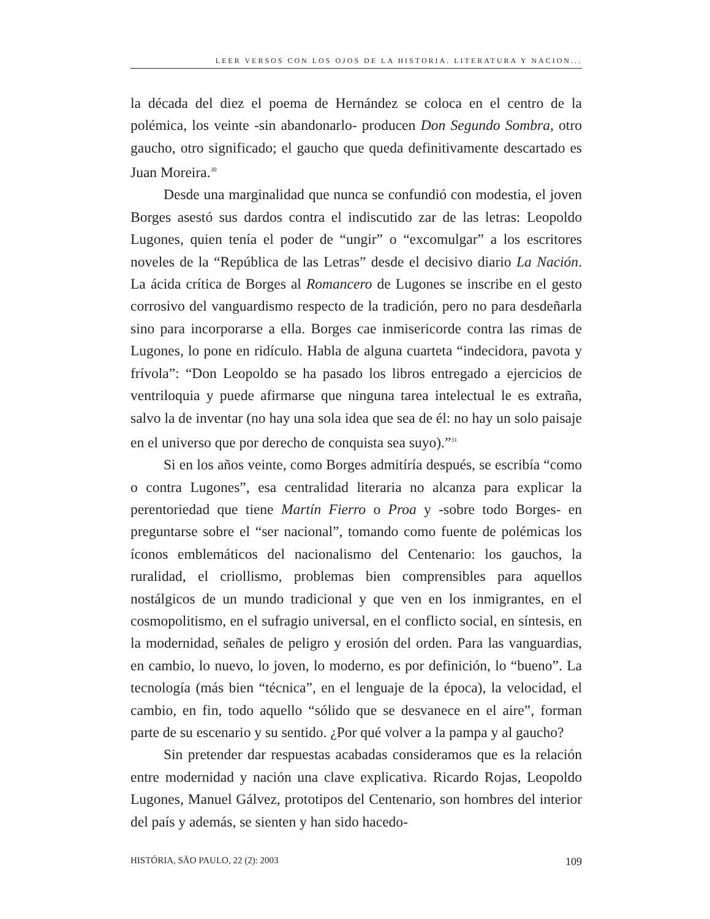LEER VERSOS CON LOS OJOS DE LA HISTORIA. LITERATURA Y NACION...
la década del diez el poema de Hernández se coloca en el centro de la polémica, los veinte -sin abandonarlo- producen Don Segundo Sombra, otro gaucho, otro significado; el gaucho que queda definitivamente descartado es Juan Moreira.<sup>30</sup>
Desde una marginalidad que nunca se confundió con modestia, el joven Borges asestó sus dardos contra el indiscutido zar de las letras: Leopoldo Lugones, quien tenía el poder de “ungir” o “excomulgar” a los escritores noveles de la “República de las Letras” desde el decisivo diario La Nación. La ácida crítica de Borges al Romancero de Lugones se inscribe en el gesto corrosivo del vanguardismo respecto de la tradición, pero no para desdeñarla sino para incorporarse a ella. Borges cae inmisericorde contra las rimas de Lugones, lo pone en ridículo. Habla de alguna cuarteta “indecidora, pavota y frívola”: “Don Leopoldo se ha pasado los libros entregado a ejercicios de ventriloquia y puede afirmarse que ninguna tarea intelectual le es extraña, salvo la de inventar (no hay una sola idea que sea de él: no hay un solo paisaje en el universo que por derecho de conquista sea suyo).”<sup>31</sup>
Si en los años veinte, como Borges admitíría después, se escribía “como o contra Lugones”, esa centralidad literaria no alcanza para explicar la perentoriedad que tiene Martín Fierro o Proa y -sobre todo Borges- en preguntarse sobre el “ser nacional”, tomando como fuente de polémicas los íconos emblemáticos del nacionalismo del Centenario: los gauchos, la ruralidad, el criollismo, problemas bien comprensibles para aquellos nostálgicos de un mundo tradicional y que ven en los inmigrantes, en el cosmopolitismo, en el sufragio universal, en el conflicto social, en síntesis, en la modernidad, señales de peligro y erosión del orden. Para las vanguardias, en cambio, lo nuevo, lo joven, lo moderno, es por definición, lo “bueno”. La tecnología (más bien “técnica”, en el lenguaje de la época), la velocidad, el cambio, en fin, todo aquello “sólido que se desvanece en el aire”, forman parte de su escenario y su sentido. ¿Por qué volver a la pampa y al gaucho?
Sin pretender dar respuestas acabadas consideramos que es la relación entre modernidad y nación una clave explicativa. Ricardo Rojas, Leopoldo Lugones, Manuel Gálvez, prototipos del Centenario, son hombres del interior del país y además, se sienten y han sido hacedo-
HISTÓRIA, SÃO PAULO, 22 (2): 2003 109